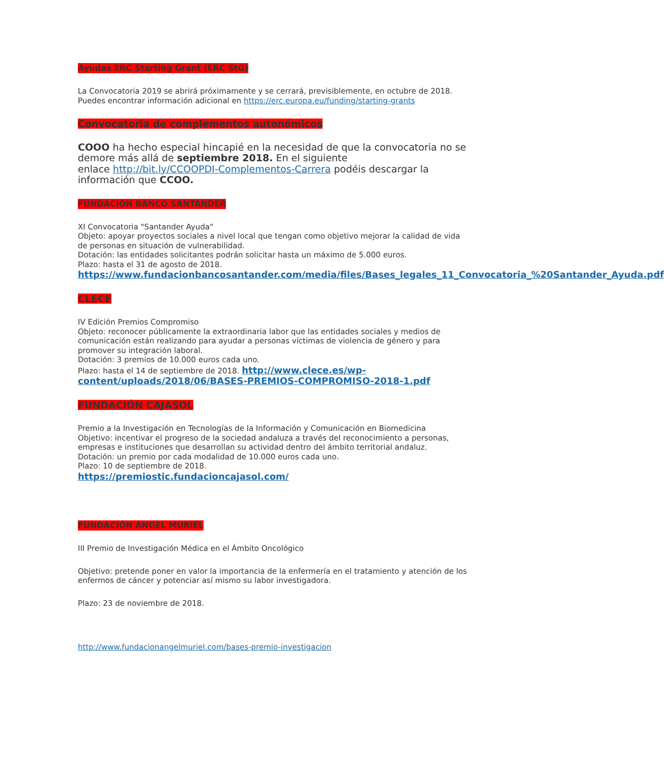Ayudas ERC Starting Grant (ERC StG)
La Convocatoria 2019 se abrirá próximamente y se cerrará, previsiblemente, en octubre de 2018.
Puedes encontrar información adicional en https://erc.europa.eu/funding/starting-grants
Convocatoria de complementos autonómicos
COOO ha hecho especial hincapié en la necesidad de que la convocatoria no se demore más allá de septiembre 2018. En el siguiente
enlace http://bit.ly/CCOOPDI-Complementos-Carrera podéis descargar la información que CCOO.
FUNDACIÓN BANCO SANTANDER
XI Convocatoria "Santander Ayuda"
Objeto: apoyar proyectos sociales a nivel local que tengan como objetivo mejorar la calidad de vida de personas en situación de vulnerabilidad.
Dotación: las entidades solicitantes podrán solicitar hasta un máximo de 5.000 euros.
Plazo: hasta el 31 de agosto de 2018.
https://www.fundacionbancosantander.com/media/files/Bases_legales_11_Convocatoria_%20Santander_Ayuda.pdf
CLECE
IV Edición Premios Compromiso
Objeto: reconocer públicamente la extraordinaria labor que las entidades sociales y medios de comunicación están realizando para ayudar a personas víctimas de violencia de género y para promover su integración laboral.
Dotación: 3 premios de 10.000 euros cada uno.
Plazo: hasta el 14 de septiembre de 2018. http://www.clece.es/wp-content/uploads/2018/06/BASES-PREMIOS-COMPROMISO-2018-1.pdf
FUNDACIÓN CAJASOL
Premio a la Investigación en Tecnologías de la Información y Comunicación en Biomedicina
Objetivo: incentivar el progreso de la sociedad andaluza a través del reconocimiento a personas, empresas e instituciones que desarrollan su actividad dentro del ámbito territorial andaluz.
Dotación: un premio por cada modalidad de 10.000 euros cada uno.
Plazo: 10 de septiembre de 2018.
https://premiostic.fundacioncajasol.com/
FUNDACIÓN ÁNGEL MURIEL
III Premio de Investigación Médica en el Ámbito Oncológico
Objetivo: pretende poner en valor la importancia de la enfermería en el tratamiento y atención de los enfermos de cáncer y potenciar así mismo su labor investigadora.
Plazo: 23 de noviembre de 2018.
http://www.fundacionangelmuriel.com/bases-premio-investigacion